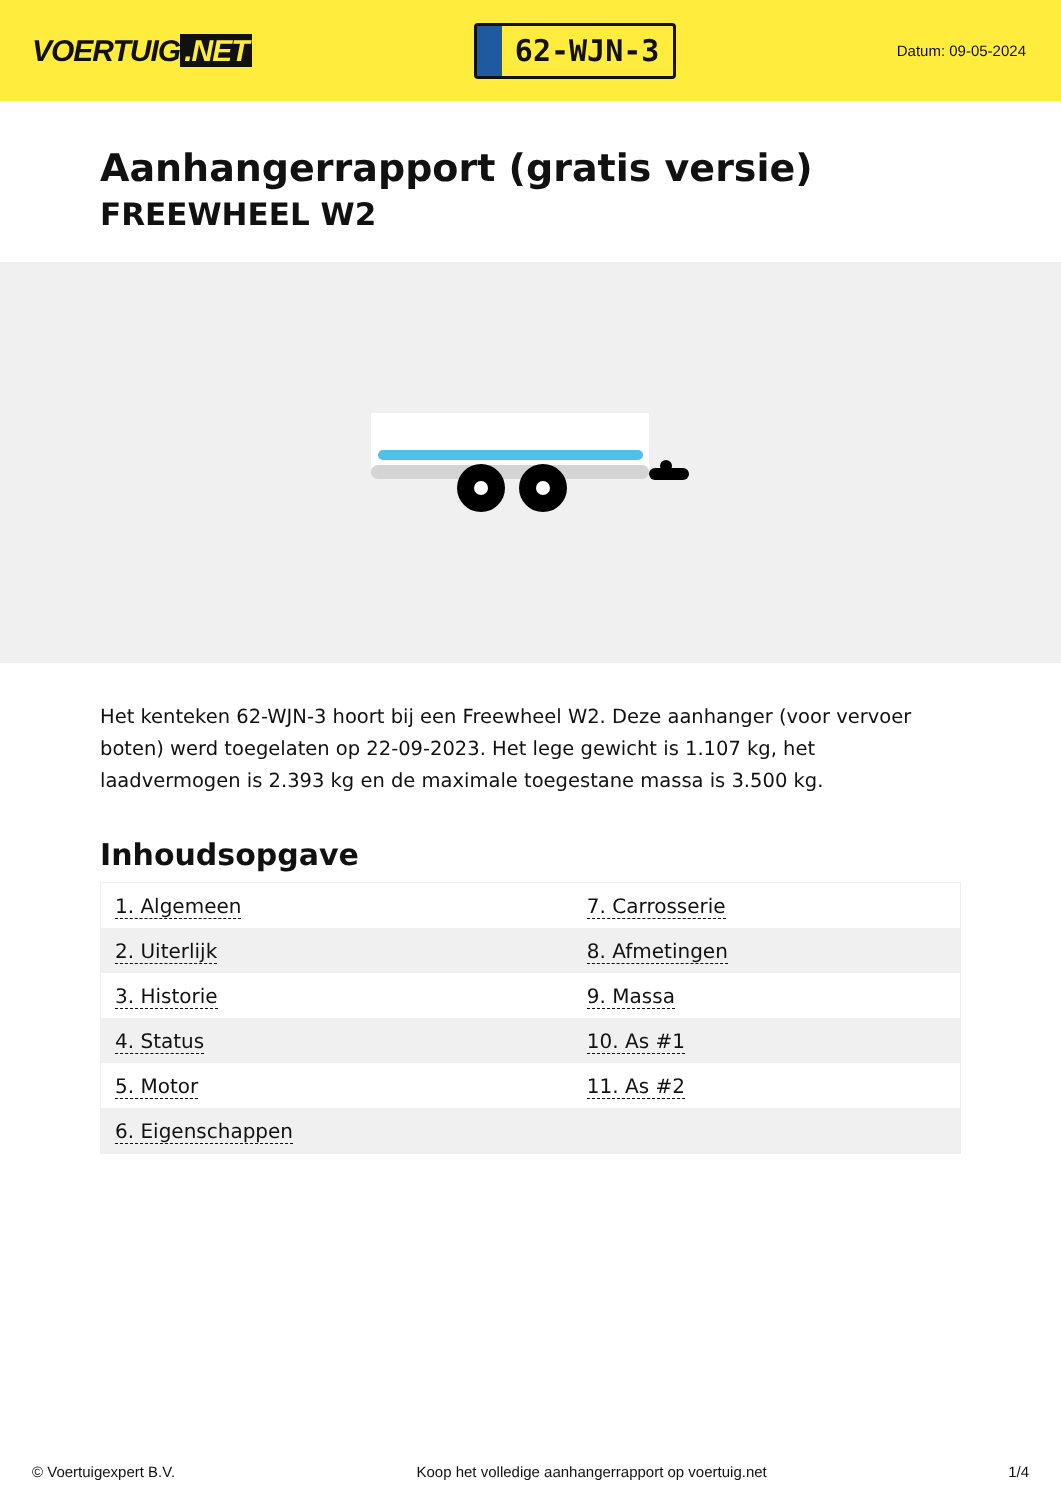VOERTUIG.NET
62-WJN-3
Datum: 09-05-2024
Aanhangerrapport (gratis versie)
FREEWHEEL W2
Het kenteken 62-WJN-3 hoort bij een Freewheel W2. Deze aanhanger (voor vervoer boten) werd toegelaten op 22-09-2023. Het lege gewicht is 1.107 kg, het laadvermogen is 2.393 kg en de maximale toegestane massa is 3.500 kg.
Inhoudsopgave
| 1. Algemeen | 7. Carrosserie |
| 2. Uiterlijk | 8. Afmetingen |
| 3. Historie | 9. Massa |
| 4. Status | 10. As #1 |
| 5. Motor | 11. As #2 |
| 6. Eigenschappen | |
© Voertuigexpert B.V. Koop het volledige aanhangerrapport op voertuig.net 1/4